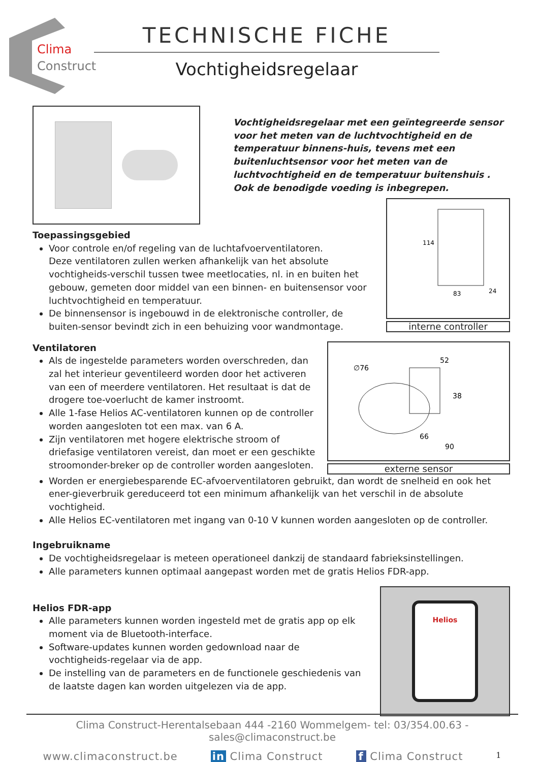Clima
Construct
TECHNISCHE FICHE
Vochtigheidsregelaar
Vochtigheidsregelaar met een geïntegreerde sensor voor het meten van de luchtvochtigheid en de temperatuur binnens-huis, tevens met een buitenluchtsensor voor het meten van de luchtvochtigheid en de temperatuur buitenshuis . Ook de benodigde voeding is inbegrepen.
Toepassingsgebied
Voor controle en/of regeling van de luchtafvoerventilatoren.
Deze ventilatoren zullen werken afhankelijk van het absolute vochtigheids-verschil tussen twee meetlocaties, nl. in en buiten het gebouw, gemeten door middel van een binnen- en buitensensor voor luchtvochtigheid en temperatuur.
De binnensensor is ingebouwd in de elektronische controller, de buiten-sensor bevindt zich in een behuizing voor wandmontage.
114
83
24
interne controller
Ventilatoren
Als de ingestelde parameters worden overschreden, dan zal het interieur geventileerd worden door het activeren van een of meerdere ventilatoren. Het resultaat is dat de drogere toe-voerlucht de kamer instroomt.
Alle 1-fase Helios AC-ventilatoren kunnen op de controller worden aangesloten tot een max. van 6 A.
Zijn ventilatoren met hogere elektrische stroom of driefasige ventilatoren vereist, dan moet er een geschikte stroomonder-breker op de controller worden aangesloten.
∅76
52
38
66
90
externe sensor
Worden er energiebesparende EC-afvoerventilatoren gebruikt, dan wordt de snelheid en ook het ener-gieverbruik gereduceerd tot een minimum afhankelijk van het verschil in de absolute vochtigheid.
Alle Helios EC-ventilatoren met ingang van 0-10 V kunnen worden aangesloten op de controller.
Ingebruikname
De vochtigheidsregelaar is meteen operationeel dankzij de standaard fabrieksinstellingen.
Alle parameters kunnen optimaal aangepast worden met de gratis Helios FDR-app.
Helios FDR-app
Alle parameters kunnen worden ingesteld met de gratis app op elk moment via de Bluetooth-interface.
Software-updates kunnen worden gedownload naar de vochtigheids-regelaar via de app.
De instelling van de parameters en de functionele geschiedenis van de laatste dagen kan worden uitgelezen via de app.
Helios
Clima Construct-Herentalsebaan 444 -2160 Wommelgem- tel: 03/354.00.63 -sales@climaconstruct.be
www.climaconstruct.be in Clima Construct f Clima Construct 1